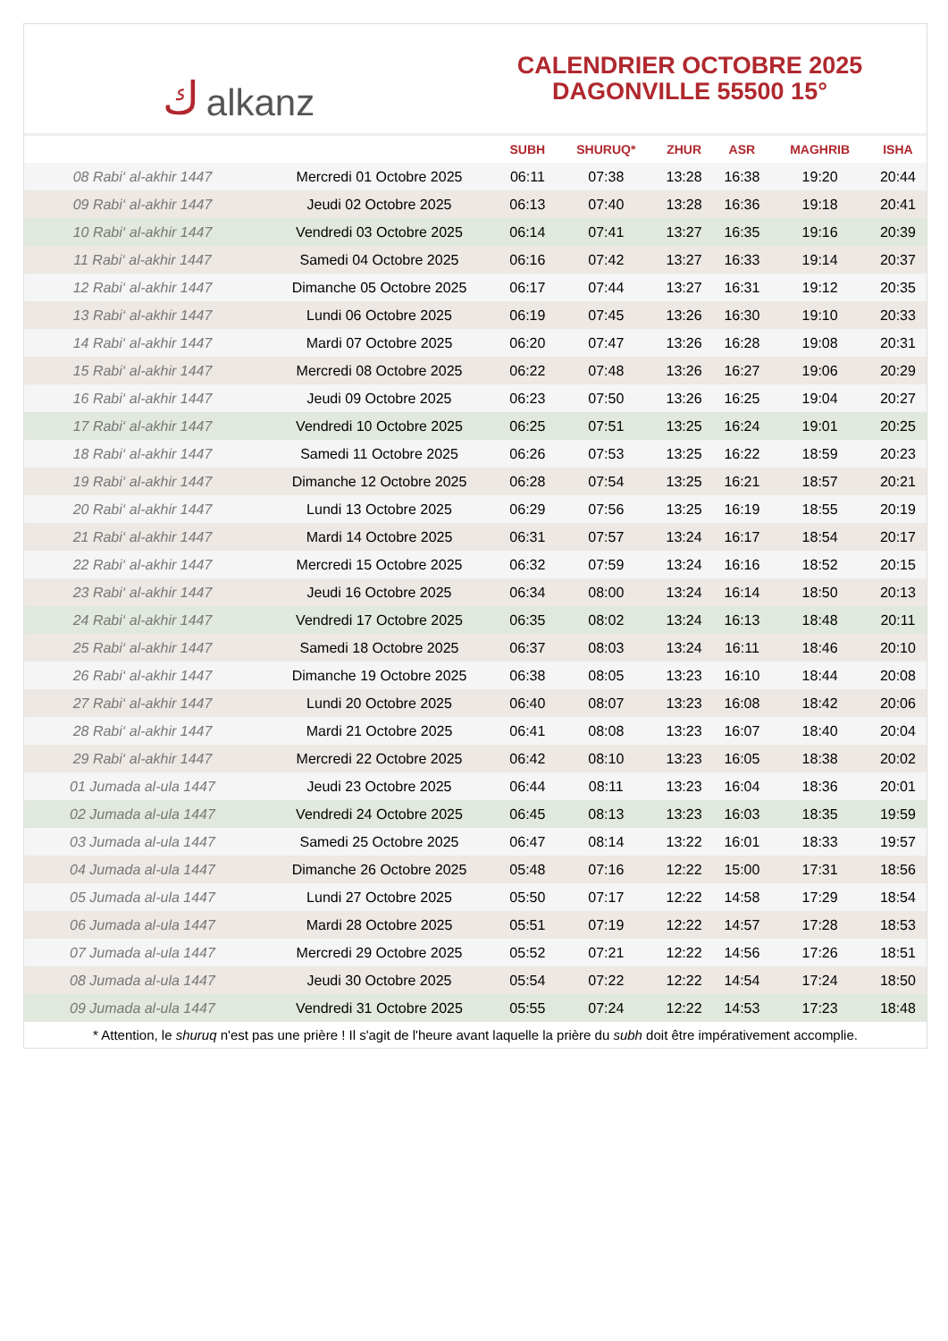كalkanz
CALENDRIER OCTOBRE 2025
DAGONVILLE 55500 15°
| | | SUBH | SHURUQ* | ZHUR | ASR | MAGHRIB | ISHA |
| --- | --- | --- | --- | --- | --- | --- | --- |
| 08 Rabi‘ al-akhir 1447 | Mercredi 01 Octobre 2025 | 06:11 | 07:38 | 13:28 | 16:38 | 19:20 | 20:44 |
| 09 Rabi‘ al-akhir 1447 | Jeudi 02 Octobre 2025 | 06:13 | 07:40 | 13:28 | 16:36 | 19:18 | 20:41 |
| 10 Rabi‘ al-akhir 1447 | Vendredi 03 Octobre 2025 | 06:14 | 07:41 | 13:27 | 16:35 | 19:16 | 20:39 |
| 11 Rabi‘ al-akhir 1447 | Samedi 04 Octobre 2025 | 06:16 | 07:42 | 13:27 | 16:33 | 19:14 | 20:37 |
| 12 Rabi‘ al-akhir 1447 | Dimanche 05 Octobre 2025 | 06:17 | 07:44 | 13:27 | 16:31 | 19:12 | 20:35 |
| 13 Rabi‘ al-akhir 1447 | Lundi 06 Octobre 2025 | 06:19 | 07:45 | 13:26 | 16:30 | 19:10 | 20:33 |
| 14 Rabi‘ al-akhir 1447 | Mardi 07 Octobre 2025 | 06:20 | 07:47 | 13:26 | 16:28 | 19:08 | 20:31 |
| 15 Rabi‘ al-akhir 1447 | Mercredi 08 Octobre 2025 | 06:22 | 07:48 | 13:26 | 16:27 | 19:06 | 20:29 |
| 16 Rabi‘ al-akhir 1447 | Jeudi 09 Octobre 2025 | 06:23 | 07:50 | 13:26 | 16:25 | 19:04 | 20:27 |
| 17 Rabi‘ al-akhir 1447 | Vendredi 10 Octobre 2025 | 06:25 | 07:51 | 13:25 | 16:24 | 19:01 | 20:25 |
| 18 Rabi‘ al-akhir 1447 | Samedi 11 Octobre 2025 | 06:26 | 07:53 | 13:25 | 16:22 | 18:59 | 20:23 |
| 19 Rabi‘ al-akhir 1447 | Dimanche 12 Octobre 2025 | 06:28 | 07:54 | 13:25 | 16:21 | 18:57 | 20:21 |
| 20 Rabi‘ al-akhir 1447 | Lundi 13 Octobre 2025 | 06:29 | 07:56 | 13:25 | 16:19 | 18:55 | 20:19 |
| 21 Rabi‘ al-akhir 1447 | Mardi 14 Octobre 2025 | 06:31 | 07:57 | 13:24 | 16:17 | 18:54 | 20:17 |
| 22 Rabi‘ al-akhir 1447 | Mercredi 15 Octobre 2025 | 06:32 | 07:59 | 13:24 | 16:16 | 18:52 | 20:15 |
| 23 Rabi‘ al-akhir 1447 | Jeudi 16 Octobre 2025 | 06:34 | 08:00 | 13:24 | 16:14 | 18:50 | 20:13 |
| 24 Rabi‘ al-akhir 1447 | Vendredi 17 Octobre 2025 | 06:35 | 08:02 | 13:24 | 16:13 | 18:48 | 20:11 |
| 25 Rabi‘ al-akhir 1447 | Samedi 18 Octobre 2025 | 06:37 | 08:03 | 13:24 | 16:11 | 18:46 | 20:10 |
| 26 Rabi‘ al-akhir 1447 | Dimanche 19 Octobre 2025 | 06:38 | 08:05 | 13:23 | 16:10 | 18:44 | 20:08 |
| 27 Rabi‘ al-akhir 1447 | Lundi 20 Octobre 2025 | 06:40 | 08:07 | 13:23 | 16:08 | 18:42 | 20:06 |
| 28 Rabi‘ al-akhir 1447 | Mardi 21 Octobre 2025 | 06:41 | 08:08 | 13:23 | 16:07 | 18:40 | 20:04 |
| 29 Rabi‘ al-akhir 1447 | Mercredi 22 Octobre 2025 | 06:42 | 08:10 | 13:23 | 16:05 | 18:38 | 20:02 |
| 01 Jumada al-ula 1447 | Jeudi 23 Octobre 2025 | 06:44 | 08:11 | 13:23 | 16:04 | 18:36 | 20:01 |
| 02 Jumada al-ula 1447 | Vendredi 24 Octobre 2025 | 06:45 | 08:13 | 13:23 | 16:03 | 18:35 | 19:59 |
| 03 Jumada al-ula 1447 | Samedi 25 Octobre 2025 | 06:47 | 08:14 | 13:22 | 16:01 | 18:33 | 19:57 |
| 04 Jumada al-ula 1447 | Dimanche 26 Octobre 2025 | 05:48 | 07:16 | 12:22 | 15:00 | 17:31 | 18:56 |
| 05 Jumada al-ula 1447 | Lundi 27 Octobre 2025 | 05:50 | 07:17 | 12:22 | 14:58 | 17:29 | 18:54 |
| 06 Jumada al-ula 1447 | Mardi 28 Octobre 2025 | 05:51 | 07:19 | 12:22 | 14:57 | 17:28 | 18:53 |
| 07 Jumada al-ula 1447 | Mercredi 29 Octobre 2025 | 05:52 | 07:21 | 12:22 | 14:56 | 17:26 | 18:51 |
| 08 Jumada al-ula 1447 | Jeudi 30 Octobre 2025 | 05:54 | 07:22 | 12:22 | 14:54 | 17:24 | 18:50 |
| 09 Jumada al-ula 1447 | Vendredi 31 Octobre 2025 | 05:55 | 07:24 | 12:22 | 14:53 | 17:23 | 18:48 |
* Attention, le shuruq n'est pas une prière ! Il s'agit de l'heure avant laquelle la prière du subh doit être impérativement accomplie.